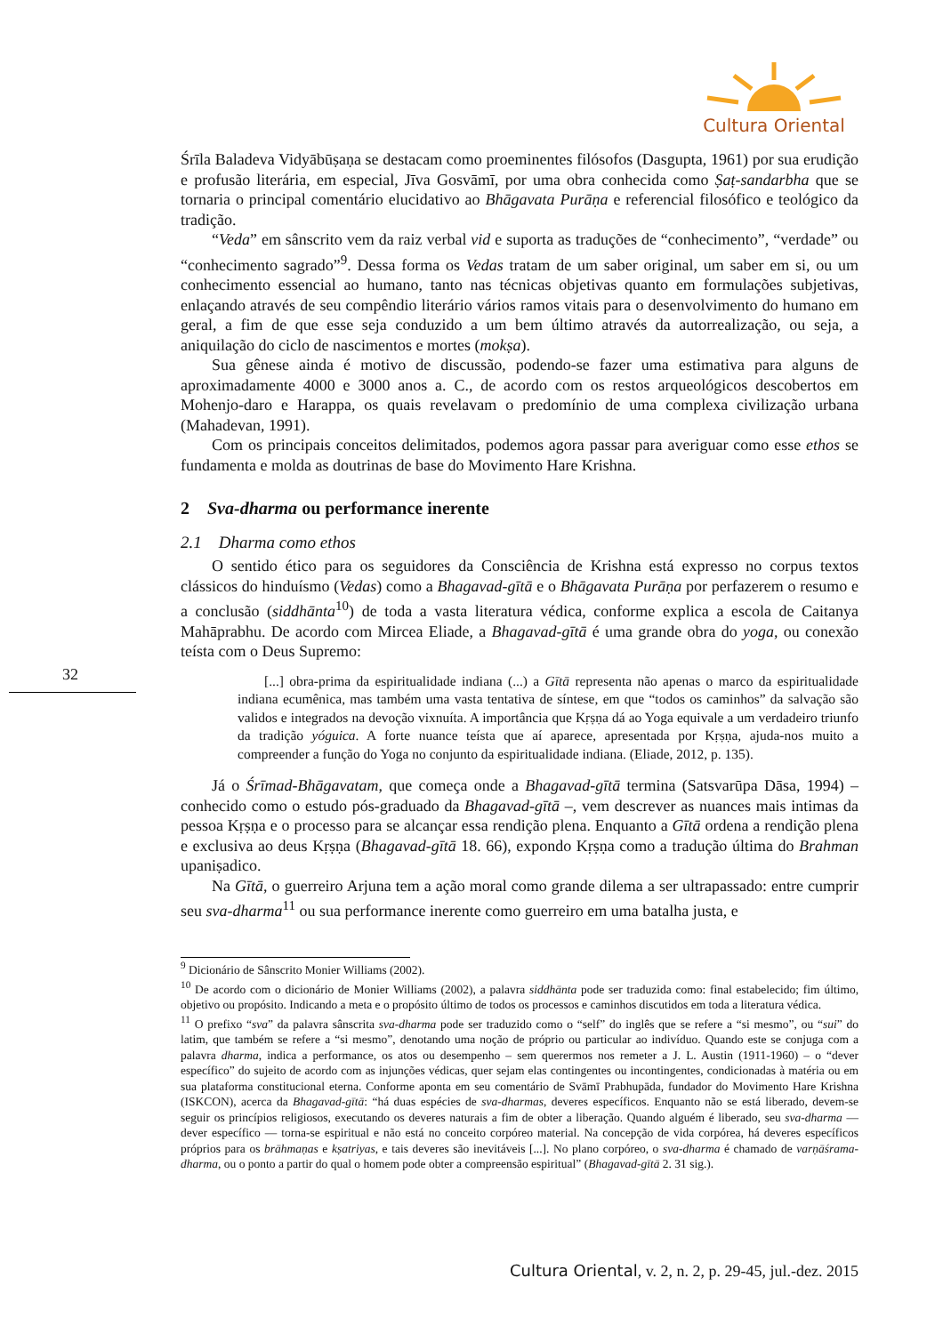Cultura Oriental
32
Śrīla Baladeva Vidyābūṣaṇa se destacam como proeminentes filósofos (Dasgupta, 1961) por sua erudição e profusão literária, em especial, Jīva Gosvāmī, por uma obra conhecida como Ṣaṭ-sandarbha que se tornaria o principal comentário elucidativo ao Bhāgavata Purāṇa e referencial filosófico e teológico da tradição.
“Veda” em sânscrito vem da raiz verbal vid e suporta as traduções de “conhecimento”, “verdade” ou “conhecimento sagrado”<sup>9</sup>. Dessa forma os Vedas tratam de um saber original, um saber em si, ou um conhecimento essencial ao humano, tanto nas técnicas objetivas quanto em formulações subjetivas, enlaçando através de seu compêndio literário vários ramos vitais para o desenvolvimento do humano em geral, a fim de que esse seja conduzido a um bem último através da autorrealização, ou seja, a aniquilação do ciclo de nascimentos e mortes (mokṣa).
Sua gênese ainda é motivo de discussão, podendo-se fazer uma estimativa para alguns de aproximadamente 4000 e 3000 anos a. C., de acordo com os restos arqueológicos descobertos em Mohenjo-daro e Harappa, os quais revelavam o predomínio de uma complexa civilização urbana (Mahadevan, 1991).
Com os principais conceitos delimitados, podemos agora passar para averiguar como esse ethos se fundamenta e molda as doutrinas de base do Movimento Hare Krishna.
2 Sva-dharma ou performance inerente
2.1 Dharma como ethos
O sentido ético para os seguidores da Consciência de Krishna está expresso no corpus textos clássicos do hinduísmo (Vedas) como a Bhagavad-gītā e o Bhāgavata Purāṇa por perfazerem o resumo e a conclusão (siddhānta<sup>10</sup>) de toda a vasta literatura védica, conforme explica a escola de Caitanya Mahāprabhu. De acordo com Mircea Eliade, a Bhagavad-gītā é uma grande obra do yoga, ou conexão teísta com o Deus Supremo:
[...] obra-prima da espiritualidade indiana (...) a Gītā representa não apenas o marco da espiritualidade indiana ecumênica, mas também uma vasta tentativa de síntese, em que “todos os caminhos” da salvação são validos e integrados na devoção vixnuíta. A importância que Kṛṣṇa dá ao Yoga equivale a um verdadeiro triunfo da tradição yóguica. A forte nuance teísta que aí aparece, apresentada por Kṛṣṇa, ajuda-nos muito a compreender a função do Yoga no conjunto da espiritualidade indiana. (Eliade, 2012, p. 135).
Já o Śrīmad-Bhāgavatam, que começa onde a Bhagavad-gītā termina (Satsvarūpa Dāsa, 1994) – conhecido como o estudo pós-graduado da Bhagavad-gītā –, vem descrever as nuances mais intimas da pessoa Kṛṣṇa e o processo para se alcançar essa rendição plena. Enquanto a Gītā ordena a rendição plena e exclusiva ao deus Kṛṣṇa (Bhagavad-gītā 18. 66), expondo Kṛṣṇa como a tradução última do Brahman upaniṣadico.
Na Gītā, o guerreiro Arjuna tem a ação moral como grande dilema a ser ultrapassado: entre cumprir seu sva-dharma<sup>11</sup> ou sua performance inerente como guerreiro em uma batalha justa, e
<sup>9</sup> Dicionário de Sânscrito Monier Williams (2002).
<sup>10</sup> De acordo com o dicionário de Monier Williams (2002), a palavra siddhānta pode ser traduzida como: final estabelecido; fim último, objetivo ou propósito. Indicando a meta e o propósito último de todos os processos e caminhos discutidos em toda a literatura védica.
<sup>11</sup> O prefixo “sva” da palavra sânscrita sva-dharma pode ser traduzido como o “self” do inglês que se refere a “si mesmo”, ou “sui” do latim, que também se refere a “si mesmo”, denotando uma noção de próprio ou particular ao indivíduo. Quando este se conjuga com a palavra dharma, indica a performance, os atos ou desempenho – sem querermos nos remeter a J. L. Austin (1911-1960) – o “dever específico” do sujeito de acordo com as injunções védicas, quer sejam elas contingentes ou incontingentes, condicionadas à matéria ou em sua plataforma constitucional eterna. Conforme aponta em seu comentário de Svāmī Prabhupāda, fundador do Movimento Hare Krishna (ISKCON), acerca da Bhagavad-gītā: “há duas espécies de sva-dharmas, deveres específicos. Enquanto não se está liberado, devem-se seguir os princípios religiosos, executando os deveres naturais a fim de obter a liberação. Quando alguém é liberado, seu sva-dharma — dever específico — torna-se espiritual e não está no conceito corpóreo material. Na concepção de vida corpórea, há deveres específicos próprios para os brāhmaṇas e kṣatriyas, e tais deveres são inevitáveis [...]. No plano corpóreo, o sva-dharma é chamado de varṇāśrama-dharma, ou o ponto a partir do qual o homem pode obter a compreensão espiritual” (Bhagavad-gītā 2. 31 sig.).
Cultura Oriental, v. 2, n. 2, p. 29-45, jul.-dez. 2015